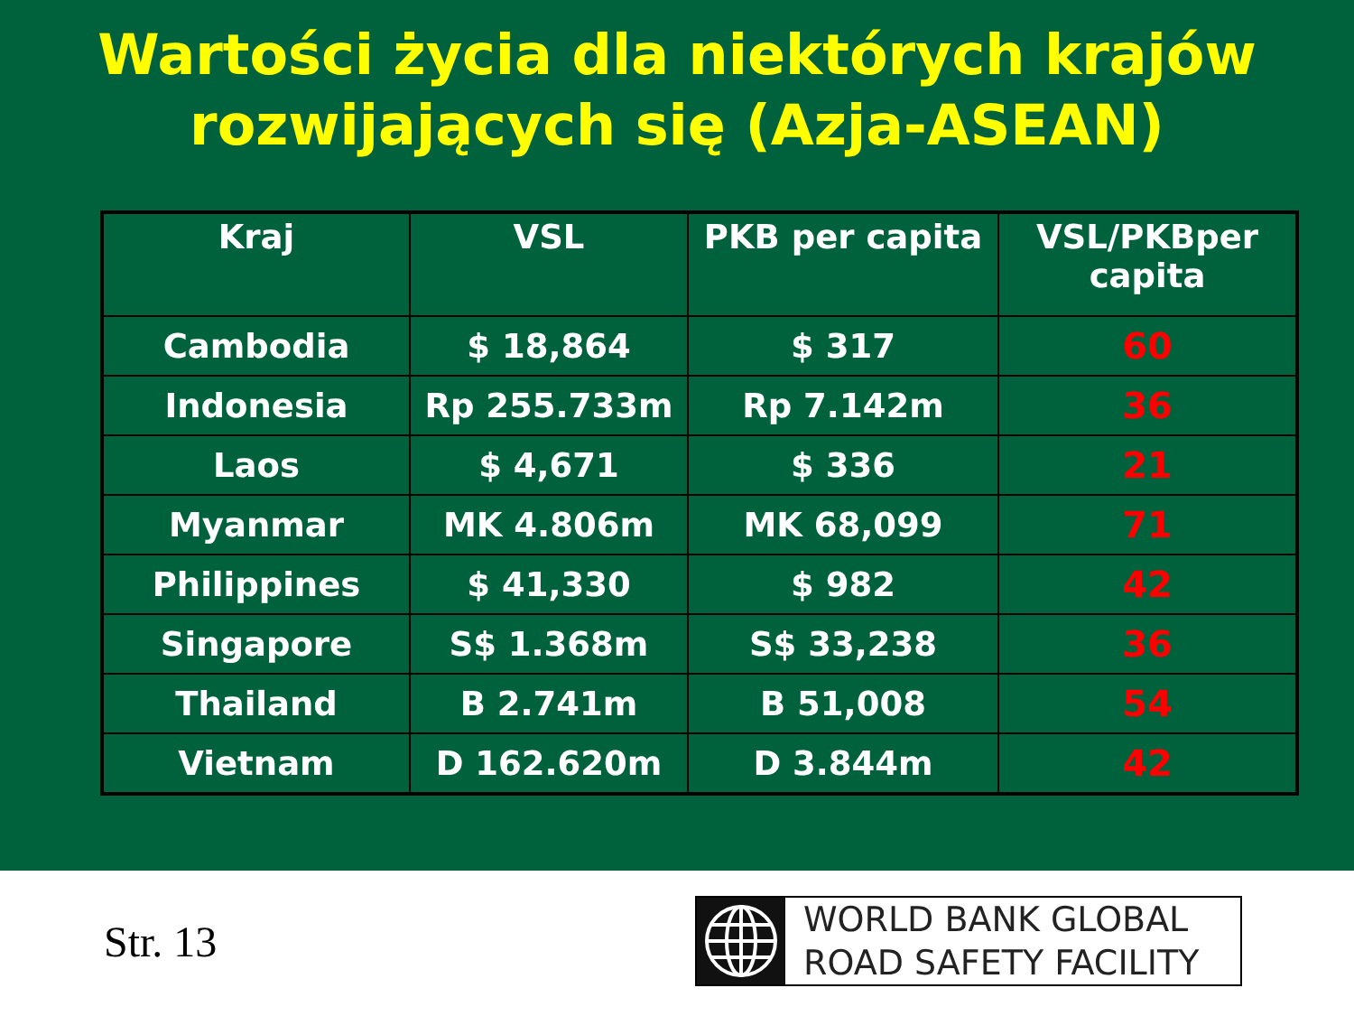Wartości życia dla niektórych krajów
rozwijających się (Azja-ASEAN)
| Kraj | VSL | PKB per capita | VSL/PKBper capita |
| --- | --- | --- | --- |
| Cambodia | $ 18,864 | $ 317 | 60 |
| Indonesia | Rp 255.733m | Rp 7.142m | 36 |
| Laos | $ 4,671 | $ 336 | 21 |
| Myanmar | MK 4.806m | MK 68,099 | 71 |
| Philippines | $ 41,330 | $ 982 | 42 |
| Singapore | S$ 1.368m | S$ 33,238 | 36 |
| Thailand | B 2.741m | B 51,008 | 54 |
| Vietnam | D 162.620m | D 3.844m | 42 |
Str. 13
WORLD BANK GLOBAL
ROAD SAFETY FACILITY